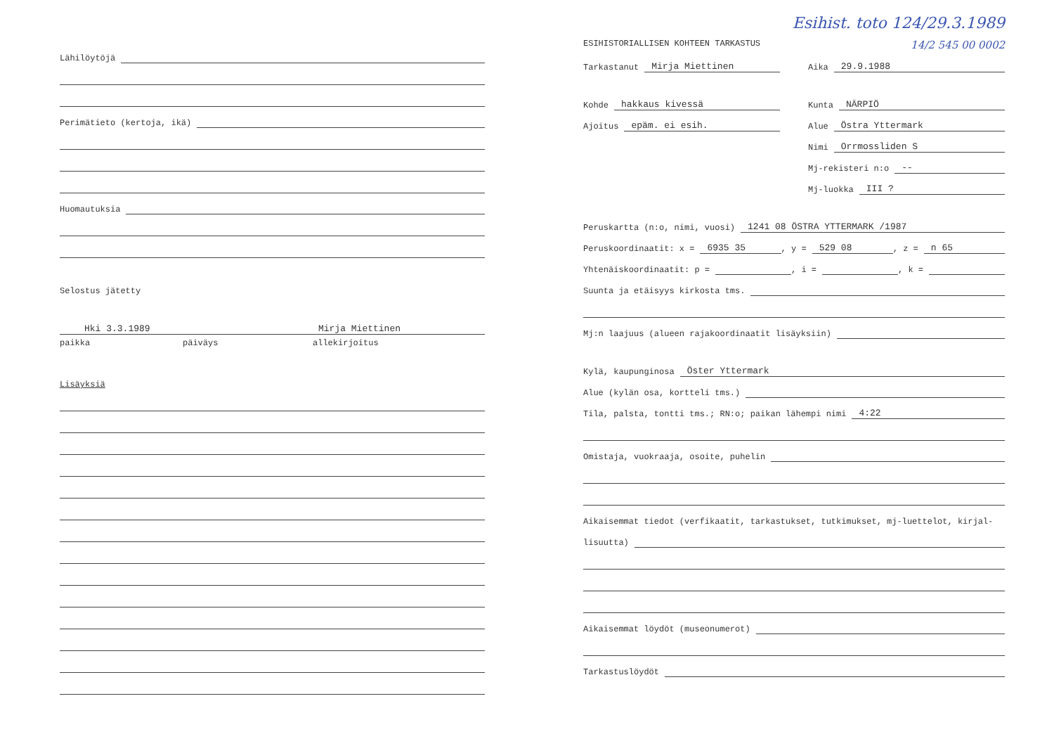Lähilöytöjä
Perimätieto (kertoja, ikä)
Huomautuksia
Selostus jätetty
Hki 3.3.1989 Mirja Miettinen
paikka päiväys allekirjoitus
Lisäyksiä
Esihist. toto 124/29.3.1989
ESIHISTORIALLISEN KOHTEEN TARKASTUS 14/2 545 00 0002
Tarkastanut Mirja Miettinen Aika 29.9.1988
Kohde hakkaus kivessä Kunta NÄRPIÖ
Ajoitus epäm. ei esih. Alue Östra Yttermark
Nimi Orrmossliden S
Mj-rekisteri n:o --
Mj-luokka III ?
Peruskartta (n:o, nimi, vuosi) 1241 08 ÖSTRA YTTERMARK /1987
Peruskoordinaatit: x = 6935 35, y = 529 08, z = n 65
Yhtenäiskoordinaatit: p = , i = , k =
Suunta ja etäisyys kirkosta tms.
Mj:n laajuus (alueen rajakoordinaatit lisäyksiin)
Kylä, kaupunginosa Öster Yttermark
Alue (kylän osa, kortteli tms.)
Tila, palsta, tontti tms.; RN:o; paikan lähempi nimi 4:22
Omistaja, vuokraaja, osoite, puhelin
Aikaisemmat tiedot (verfikaatit, tarkastukset, tutkimukset, mj-luettelot, kirjal-
lisuutta)
Aikaisemmat löydöt (museonumerot)
Tarkastuslöydöt